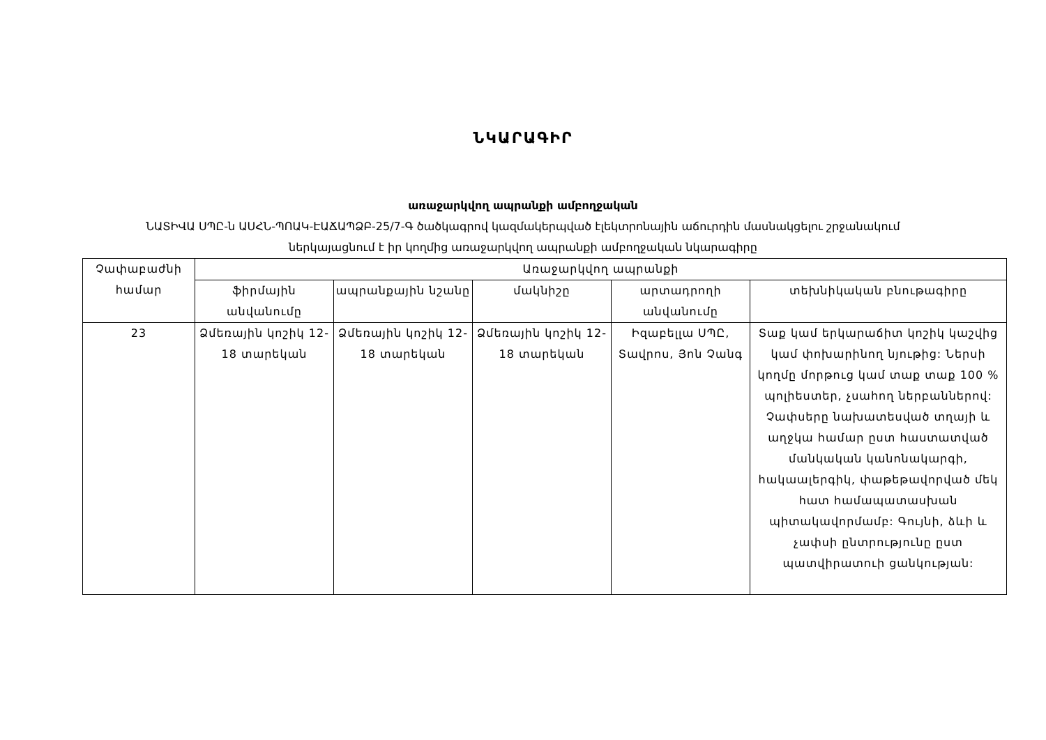ՆԿԱՐԱԳԻՐ
առաջարկվող ապրանքի ամբողջական
ՆԱՏԻՎԱ ՍՊԸ-ն ԱՍՀՆ-ՊՈԱԿ-ԷԱՃԱՊՁԲ-25/7-Գ ծածկագրով կազմակերպված էլեկտրոնային աճուրդին մասնակցելու շրջանակում
ներկայացնում է իր կողմից առաջարկվող ապրանքի ամբողջական նկարագիրը
| Չափաբաժնի համար | Առաջարկվող ապրանքի | | | | |
| --- | --- | --- | --- | --- | --- |
| | ֆիրմային անվանումը | ապրանքային նշանը | մակնիշը | արտադրողի անվանումը | տեխնիկական բնութագիրը |
| 23 | Ձմեռային կոշիկ 12-18 տարեկան | Ձմեռային կոշիկ 12-18 տարեկան | Ձմեռային կոշիկ 12-18 տարեկան | Իզաբելլա ՍՊԸ, Տավրոս, Յոն Չանգ | Տաք կամ երկարաճիտ կոշիկ կաշվից կամ փոխարինող նյութից: Ներսի կողմը մորթուց կամ տաք տաք 100 % պոլիեստեր, չսահող ներբաններով: Չափսերը նախատեսված տղայի և աղջկա համար ըստ հաստատված մանկական կանոնակարգի, հակաալերգիկ, փաթեթավորված մեկ հատ համապատասխան պիտակավորմամբ: Գույնի, ձևի և չափսի ընտրությունը ըստ պատվիրատուի ցանկության: |